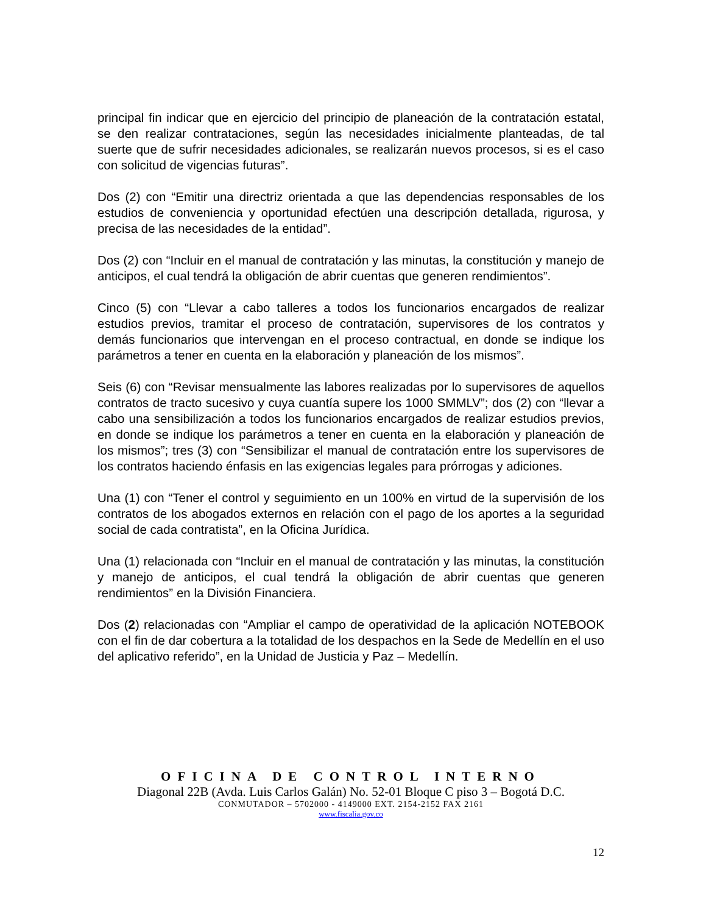principal fin indicar que en ejercicio del principio de planeación de la contratación estatal, se den realizar contrataciones, según las necesidades inicialmente planteadas, de tal suerte que de sufrir necesidades adicionales, se realizarán nuevos procesos, si es el caso con solicitud de vigencias futuras”.
Dos (2) con “Emitir una directriz orientada a que las dependencias responsables de los estudios de conveniencia y oportunidad efectúen una descripción detallada, rigurosa, y precisa de las necesidades de la entidad”.
Dos (2) con “Incluir en el manual de contratación y las minutas, la constitución y manejo de anticipos, el cual tendrá la obligación de abrir cuentas que generen rendimientos”.
Cinco (5) con “Llevar a cabo talleres a todos los funcionarios encargados de realizar estudios previos, tramitar el proceso de contratación, supervisores de los contratos y demás funcionarios que intervengan en el proceso contractual, en donde se indique los parámetros a tener en cuenta en la elaboración y planeación de los mismos”.
Seis (6) con “Revisar mensualmente las labores realizadas por lo supervisores de aquellos contratos de tracto sucesivo y cuya cuantía supere los 1000 SMMLV”; dos (2) con “llevar a cabo una sensibilización a todos los funcionarios encargados de realizar estudios previos, en donde se indique los parámetros a tener en cuenta en la elaboración y planeación de los mismos”; tres (3) con “Sensibilizar el manual de contratación entre los supervisores de los contratos haciendo énfasis en las exigencias legales para prórrogas y adiciones.
Una (1) con “Tener el control y seguimiento en un 100% en virtud de la supervisión de los contratos de los abogados externos en relación con el pago de los aportes a la seguridad social de cada contratista”, en la Oficina Jurídica.
Una (1) relacionada con “Incluir en el manual de contratación y las minutas, la constitución y manejo de anticipos, el cual tendrá la obligación de abrir cuentas que generen rendimientos” en la División Financiera.
Dos (2) relacionadas con “Ampliar el campo de operatividad de la aplicación NOTEBOOK con el fin de dar cobertura a la totalidad de los despachos en la Sede de Medellín en el uso del aplicativo referido”, en la Unidad de Justicia y Paz – Medellín.
OFICINA DE CONTROL INTERNO
Diagonal 22B (Avda. Luis Carlos Galán) No. 52-01 Bloque C piso 3 – Bogotá D.C.
CONMUTADOR – 5702000 - 4149000 EXT. 2154-2152 FAX 2161
www.fiscalia.gov.co
12